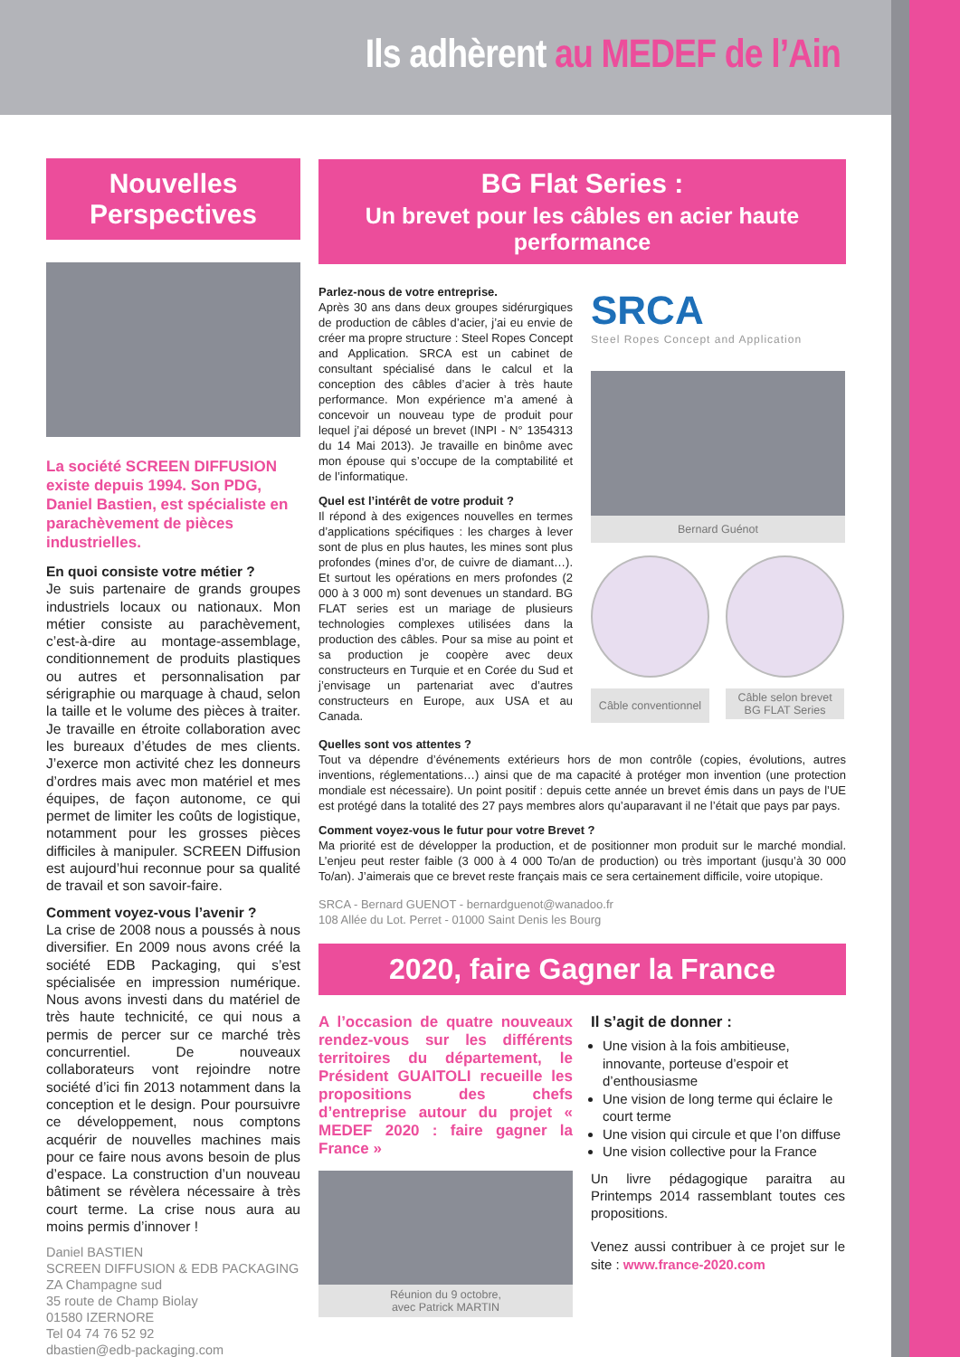Ils adhèrent au MEDEF de l’Ain
Nouvelles Perspectives
La société SCREEN DIFFUSION existe depuis 1994. Son PDG, Daniel Bastien, est spécialiste en parachèvement de pièces industrielles.
En quoi consiste votre métier ?
Je suis partenaire de grands groupes industriels locaux ou nationaux. Mon métier consiste au parachèvement, c’est-à-dire au montage-assemblage, conditionnement de produits plastiques ou autres et personnalisation par sérigraphie ou marquage à chaud, selon la taille et le volume des pièces à traiter. Je travaille en étroite collaboration avec les bureaux d’études de mes clients. J’exerce mon activité chez les donneurs d’ordres mais avec mon matériel et mes équipes, de façon autonome, ce qui permet de limiter les coûts de logistique, notamment pour les grosses pièces difficiles à manipuler. SCREEN Diffusion est aujourd’hui reconnue pour sa qualité de travail et son savoir-faire.
Comment voyez-vous l’avenir ?
La crise de 2008 nous a poussés à nous diversifier. En 2009 nous avons créé la société EDB Packaging, qui s’est spécialisée en impression numérique. Nous avons investi dans du matériel de très haute technicité, ce qui nous a permis de percer sur ce marché très concurrentiel. De nouveaux collaborateurs vont rejoindre notre société d’ici fin 2013 notamment dans la conception et le design. Pour poursuivre ce développement, nous comptons acquérir de nouvelles machines mais pour ce faire nous avons besoin de plus d’espace. La construction d’un nouveau bâtiment se révèlera nécessaire à très court terme. La crise nous aura au moins permis d’innover !
Daniel BASTIEN
SCREEN DIFFUSION & EDB PACKAGING
ZA Champagne sud
35 route de Champ Biolay
01580 IZERNORE
Tel 04 74 76 52 92
dbastien@edb-packaging.com
BG Flat Series :
Un brevet pour les câbles en acier haute performance
Parlez-nous de votre entreprise.
Après 30 ans dans deux groupes sidérurgiques de production de câbles d’acier, j’ai eu envie de créer ma propre structure : Steel Ropes Concept and Application. SRCA est un cabinet de consultant spécialisé dans le calcul et la conception des câbles d’acier à très haute performance. Mon expérience m’a amené à concevoir un nouveau type de produit pour lequel j’ai déposé un brevet (INPI - N° 1354313 du 14 Mai 2013). Je travaille en binôme avec mon épouse qui s’occupe de la comptabilité et de l’informatique.
Quel est l’intérêt de votre produit ?
Il répond à des exigences nouvelles en termes d’applications spécifiques : les charges à lever sont de plus en plus hautes, les mines sont plus profondes (mines d’or, de cuivre de diamant…). Et surtout les opérations en mers profondes (2 000 à 3 000 m) sont devenues un standard. BG FLAT series est un mariage de plusieurs technologies complexes utilisées dans la production des câbles. Pour sa mise au point et sa production je coopère avec deux constructeurs en Turquie et en Corée du Sud et j’envisage un partenariat avec d’autres constructeurs en Europe, aux USA et au Canada.
SRCA
Steel Ropes Concept and Application
Bernard Guénot
Câble conventionnel
Câble selon brevet
BG FLAT Series
Quelles sont vos attentes ?
Tout va dépendre d’événements extérieurs hors de mon contrôle (copies, évolutions, autres inventions, réglementations…) ainsi que de ma capacité à protéger mon invention (une protection mondiale est nécessaire). Un point positif : depuis cette année un brevet émis dans un pays de l’UE est protégé dans la totalité des 27 pays membres alors qu’auparavant il ne l’était que pays par pays.
Comment voyez-vous le futur pour votre Brevet ?
Ma priorité est de développer la production, et de positionner mon produit sur le marché mondial. L’enjeu peut rester faible (3 000 à 4 000 To/an de production) ou très important (jusqu’à 30 000 To/an). J’aimerais que ce brevet reste français mais ce sera certainement difficile, voire utopique.
SRCA - Bernard GUENOT - bernardguenot@wanadoo.fr
108 Allée du Lot. Perret - 01000 Saint Denis les Bourg
2020, faire Gagner la France
A l’occasion de quatre nouveaux rendez-vous sur les différents territoires du département, le Président GUAITOLI recueille les propositions des chefs d’entreprise autour du projet « MEDEF 2020 : faire gagner la France »
Réunion du 9 octobre,
avec Patrick MARTIN
Il s’agit de donner :
Une vision à la fois ambitieuse, innovante, porteuse d’espoir et d’enthousiasme
Une vision de long terme qui éclaire le court terme
Une vision qui circule et que l’on diffuse
Une vision collective pour la France
Un livre pédagogique paraitra au Printemps 2014 rassemblant toutes ces propositions.
Venez aussi contribuer à ce projet sur le site : www.france-2020.com